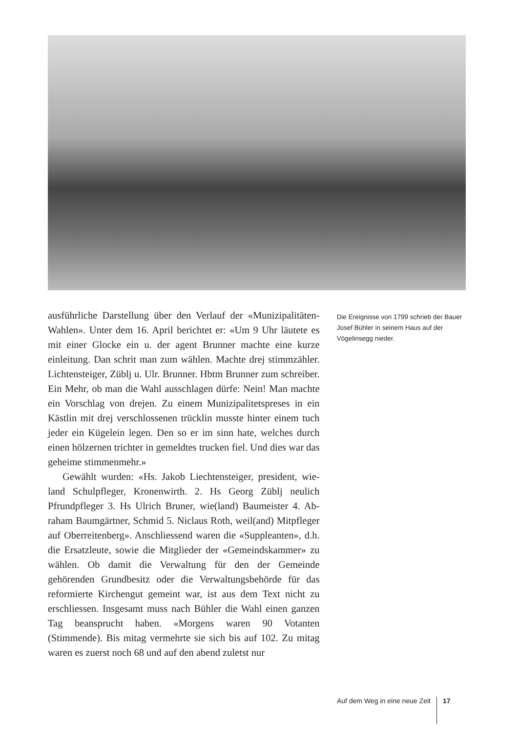ausführliche Darstellung über den Verlauf der «Munizipalitä­ten-Wahlen». Unter dem 16. April berichtet er: «Um 9 Uhr läu­tete es mit einer Glocke ein u. der agent Brunner machte eine kurze einleitung. Dan schrit man zum wählen. Machte drej stimmzähler. Lichtensteiger, Züblj u. Ulr. Brunner. Hbtm Brun­ner zum schreiber. Ein Mehr, ob man die Wahl ausschlagen dür­fe: Nein! Man machte ein Vorschlag von drejen. Zu einem Mu­nizipalitetspreses in ein Kästlin mit drej verschlossenen trücklin musste hinter einem tuch jeder ein Kügelein legen. Den so er im sinn hate, welches durch einen hölzernen trichter in gemeldtes trucken fiel. Und dies war das geheime stimmenmehr.»
Gewählt wurden: «Hs. Jakob Liechtensteiger, president, wie­land Schulpfleger, Kronenwirth. 2. Hs Georg Züblj neulich Pfrundpfleger 3. Hs Ulrich Bruner, wie(land) Baumeister 4. Ab­raham Baumgärtner, Schmid 5. Niclaus Roth, weil(and) Mit­pfleger auf Oberreitenberg». Anschliessend waren die «Supple­anten», d.h. die Ersatzleute, sowie die Mitglieder der «Ge­meindskammer» zu wählen. Ob damit die Verwaltung für den der Gemeinde gehörenden Grundbesitz oder die Verwaltungs­behörde für das reformierte Kirchengut gemeint war, ist aus dem Text nicht zu erschliessen. Insgesamt muss nach Bühler die Wahl einen ganzen Tag beansprucht haben. «Morgens waren 90 Vo­tanten (Stimmende). Bis mitag vermehrte sie sich bis auf 102. Zu mitag waren es zuerst noch 68 und auf den abend zuletst nur
Die Ereignisse von 1799 schrieb der Bauer Josef Bühler in seinem Haus auf der Vögelinsegg nieder.
Auf dem Weg in eine neue Zeit 17